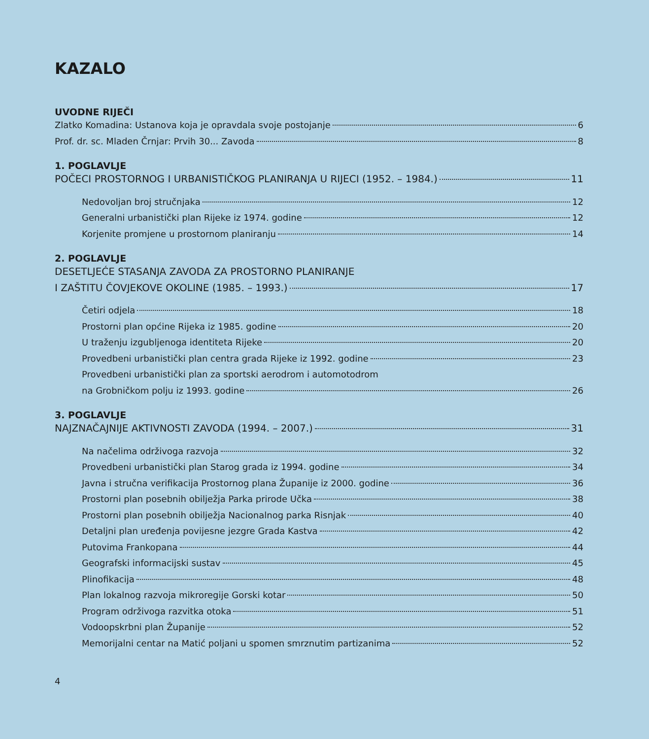KAZALO
UVODNE RIJEČI
Zlatko Komadina: Ustanova koja je opravdala svoje postojanje 6
Prof. dr. sc. Mladen Črnjar: Prvih 30... Zavoda 8
1. POGLAVLJE
POČECI PROSTORNOG I URBANISTIČKOG PLANIRANJA U RIJECI (1952. – 1984.) 11
Nedovoljan broj stručnjaka 12
Generalni urbanistički plan Rijeke iz 1974. godine 12
Korjenite promjene u prostornom planiranju 14
2. POGLAVLJE
DESETLJEĆE STASANJA ZAVODA ZA PROSTORNO PLANIRANJE
I ZAŠTITU ČOVJEKOVE OKOLINE (1985. – 1993.) 17
Četiri odjela 18
Prostorni plan općine Rijeka iz 1985. godine 20
U traženju izgubljenoga identiteta Rijeke 20
Provedbeni urbanistički plan centra grada Rijeke iz 1992. godine 23
Provedbeni urbanistički plan za sportski aerodrom i automotodrom
na Grobničkom polju iz 1993. godine 26
3. POGLAVLJE
NAJZNAČAJNIJE AKTIVNOSTI ZAVODA (1994. – 2007.) 31
Na načelima održivoga razvoja 32
Provedbeni urbanistički plan Starog grada iz 1994. godine 34
Javna i stručna verifikacija Prostornog plana Županije iz 2000. godine 36
Prostorni plan posebnih obilježja Parka prirode Učka 38
Prostorni plan posebnih obilježja Nacionalnog parka Risnjak 40
Detaljni plan uređenja povijesne jezgre Grada Kastva 42
Putovima Frankopana 44
Geografski informacijski sustav 45
Plinofikacija 48
Plan lokalnog razvoja mikroregije Gorski kotar 50
Program održivoga razvitka otoka 51
Vodoopskrbni plan Županije 52
Memorijalni centar na Matić poljani u spomen smrznutim partizanima 52
4